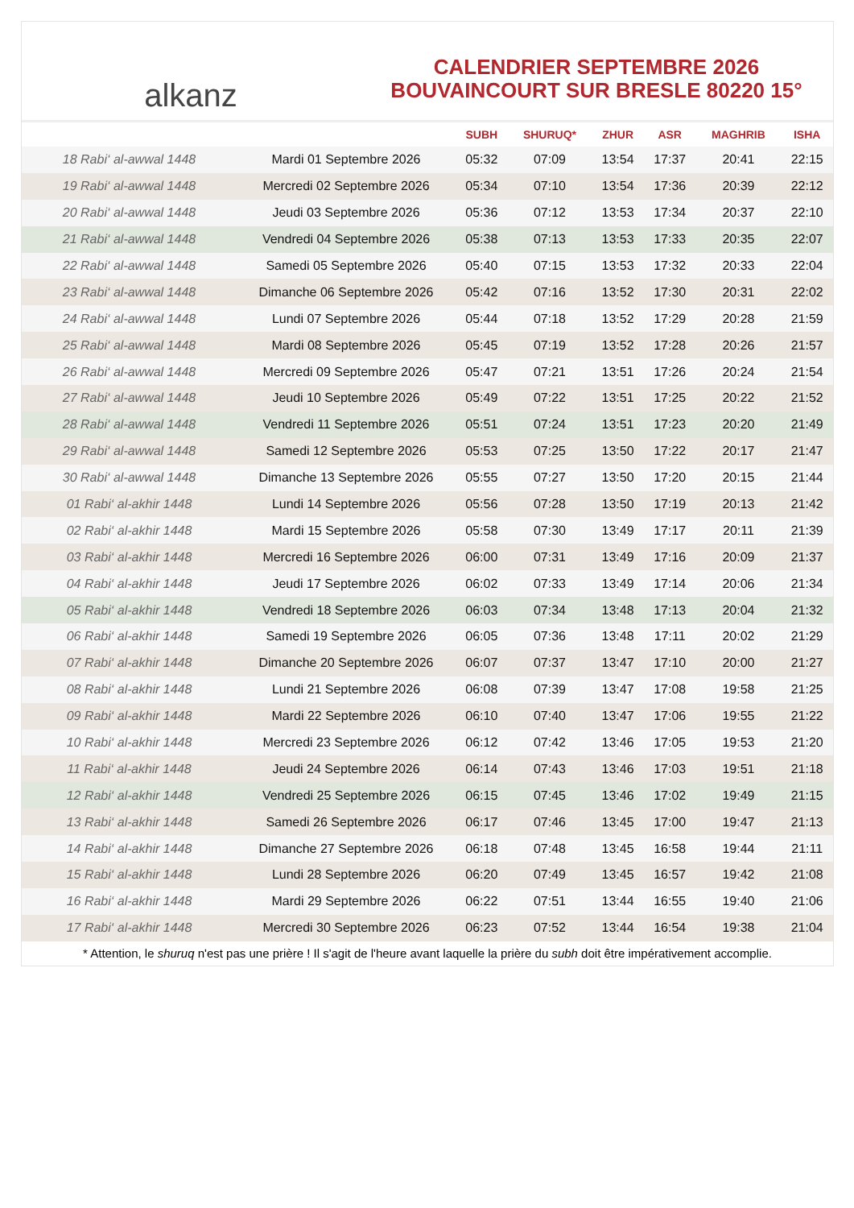alkanz
CALENDRIER SEPTEMBRE 2026
BOUVAINCOURT SUR BRESLE 80220 15°
| | | SUBH | SHURUQ* | ZHUR | ASR | MAGHRIB | ISHA |
| --- | --- | --- | --- | --- | --- | --- | --- |
| 18 Rabi‘ al-awwal 1448 | Mardi 01 Septembre 2026 | 05:32 | 07:09 | 13:54 | 17:37 | 20:41 | 22:15 |
| 19 Rabi‘ al-awwal 1448 | Mercredi 02 Septembre 2026 | 05:34 | 07:10 | 13:54 | 17:36 | 20:39 | 22:12 |
| 20 Rabi‘ al-awwal 1448 | Jeudi 03 Septembre 2026 | 05:36 | 07:12 | 13:53 | 17:34 | 20:37 | 22:10 |
| 21 Rabi‘ al-awwal 1448 | Vendredi 04 Septembre 2026 | 05:38 | 07:13 | 13:53 | 17:33 | 20:35 | 22:07 |
| 22 Rabi‘ al-awwal 1448 | Samedi 05 Septembre 2026 | 05:40 | 07:15 | 13:53 | 17:32 | 20:33 | 22:04 |
| 23 Rabi‘ al-awwal 1448 | Dimanche 06 Septembre 2026 | 05:42 | 07:16 | 13:52 | 17:30 | 20:31 | 22:02 |
| 24 Rabi‘ al-awwal 1448 | Lundi 07 Septembre 2026 | 05:44 | 07:18 | 13:52 | 17:29 | 20:28 | 21:59 |
| 25 Rabi‘ al-awwal 1448 | Mardi 08 Septembre 2026 | 05:45 | 07:19 | 13:52 | 17:28 | 20:26 | 21:57 |
| 26 Rabi‘ al-awwal 1448 | Mercredi 09 Septembre 2026 | 05:47 | 07:21 | 13:51 | 17:26 | 20:24 | 21:54 |
| 27 Rabi‘ al-awwal 1448 | Jeudi 10 Septembre 2026 | 05:49 | 07:22 | 13:51 | 17:25 | 20:22 | 21:52 |
| 28 Rabi‘ al-awwal 1448 | Vendredi 11 Septembre 2026 | 05:51 | 07:24 | 13:51 | 17:23 | 20:20 | 21:49 |
| 29 Rabi‘ al-awwal 1448 | Samedi 12 Septembre 2026 | 05:53 | 07:25 | 13:50 | 17:22 | 20:17 | 21:47 |
| 30 Rabi‘ al-awwal 1448 | Dimanche 13 Septembre 2026 | 05:55 | 07:27 | 13:50 | 17:20 | 20:15 | 21:44 |
| 01 Rabi‘ al-akhir 1448 | Lundi 14 Septembre 2026 | 05:56 | 07:28 | 13:50 | 17:19 | 20:13 | 21:42 |
| 02 Rabi‘ al-akhir 1448 | Mardi 15 Septembre 2026 | 05:58 | 07:30 | 13:49 | 17:17 | 20:11 | 21:39 |
| 03 Rabi‘ al-akhir 1448 | Mercredi 16 Septembre 2026 | 06:00 | 07:31 | 13:49 | 17:16 | 20:09 | 21:37 |
| 04 Rabi‘ al-akhir 1448 | Jeudi 17 Septembre 2026 | 06:02 | 07:33 | 13:49 | 17:14 | 20:06 | 21:34 |
| 05 Rabi‘ al-akhir 1448 | Vendredi 18 Septembre 2026 | 06:03 | 07:34 | 13:48 | 17:13 | 20:04 | 21:32 |
| 06 Rabi‘ al-akhir 1448 | Samedi 19 Septembre 2026 | 06:05 | 07:36 | 13:48 | 17:11 | 20:02 | 21:29 |
| 07 Rabi‘ al-akhir 1448 | Dimanche 20 Septembre 2026 | 06:07 | 07:37 | 13:47 | 17:10 | 20:00 | 21:27 |
| 08 Rabi‘ al-akhir 1448 | Lundi 21 Septembre 2026 | 06:08 | 07:39 | 13:47 | 17:08 | 19:58 | 21:25 |
| 09 Rabi‘ al-akhir 1448 | Mardi 22 Septembre 2026 | 06:10 | 07:40 | 13:47 | 17:06 | 19:55 | 21:22 |
| 10 Rabi‘ al-akhir 1448 | Mercredi 23 Septembre 2026 | 06:12 | 07:42 | 13:46 | 17:05 | 19:53 | 21:20 |
| 11 Rabi‘ al-akhir 1448 | Jeudi 24 Septembre 2026 | 06:14 | 07:43 | 13:46 | 17:03 | 19:51 | 21:18 |
| 12 Rabi‘ al-akhir 1448 | Vendredi 25 Septembre 2026 | 06:15 | 07:45 | 13:46 | 17:02 | 19:49 | 21:15 |
| 13 Rabi‘ al-akhir 1448 | Samedi 26 Septembre 2026 | 06:17 | 07:46 | 13:45 | 17:00 | 19:47 | 21:13 |
| 14 Rabi‘ al-akhir 1448 | Dimanche 27 Septembre 2026 | 06:18 | 07:48 | 13:45 | 16:58 | 19:44 | 21:11 |
| 15 Rabi‘ al-akhir 1448 | Lundi 28 Septembre 2026 | 06:20 | 07:49 | 13:45 | 16:57 | 19:42 | 21:08 |
| 16 Rabi‘ al-akhir 1448 | Mardi 29 Septembre 2026 | 06:22 | 07:51 | 13:44 | 16:55 | 19:40 | 21:06 |
| 17 Rabi‘ al-akhir 1448 | Mercredi 30 Septembre 2026 | 06:23 | 07:52 | 13:44 | 16:54 | 19:38 | 21:04 |
* Attention, le shuruq n'est pas une prière ! Il s'agit de l'heure avant laquelle la prière du subh doit être impérativement accomplie.